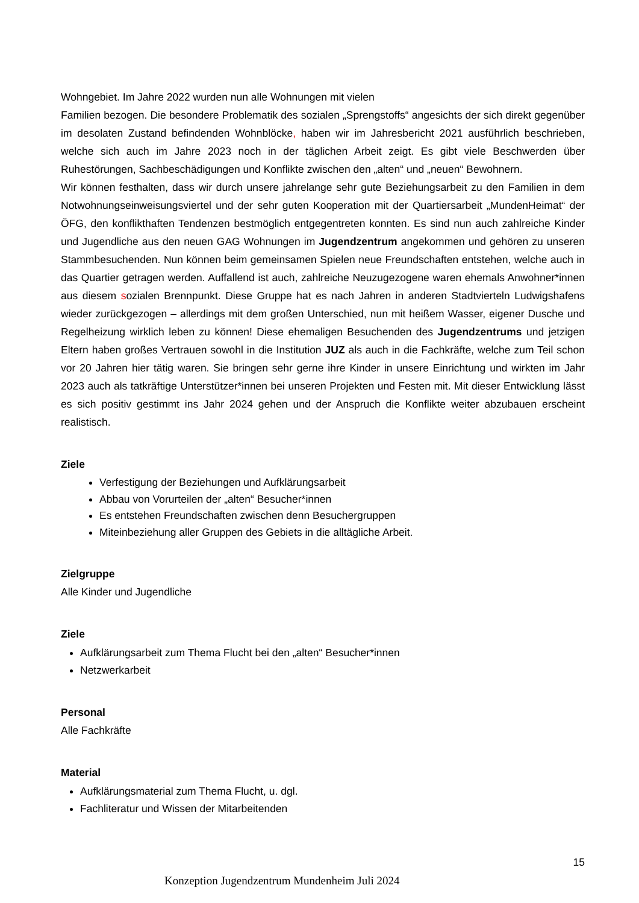Wohngebiet. Im Jahre 2022 wurden nun alle Wohnungen mit vielen
Familien bezogen. Die besondere Problematik des sozialen „Sprengstoffs“ angesichts der sich direkt gegenüber im desolaten Zustand befindenden Wohnblöcke, haben wir im Jahresbericht 2021 ausführlich beschrieben, welche sich auch im Jahre 2023 noch in der täglichen Arbeit zeigt. Es gibt viele Beschwerden über Ruhestörungen, Sachbeschädigungen und Konflikte zwischen den „alten“ und „neuen“ Bewohnern.
Wir können festhalten, dass wir durch unsere jahrelange sehr gute Beziehungsarbeit zu den Familien in dem Notwohnungseinweisungsviertel und der sehr guten Kooperation mit der Quartiersarbeit „MundenHeimat“ der ÖFG, den konflikthaften Tendenzen bestmöglich entgegentreten konnten. Es sind nun auch zahlreiche Kinder und Jugendliche aus den neuen GAG Wohnungen im Jugendzentrum angekommen und gehören zu unseren Stammbesuchenden. Nun können beim gemeinsamen Spielen neue Freundschaften entstehen, welche auch in das Quartier getragen werden. Auffallend ist auch, zahlreiche Neuzugezogene waren ehemals Anwohner*innen aus diesem sozialen Brennpunkt. Diese Gruppe hat es nach Jahren in anderen Stadtvierteln Ludwigshafens wieder zurückgezogen – allerdings mit dem großen Unterschied, nun mit heißem Wasser, eigener Dusche und Regelheizung wirklich leben zu können! Diese ehemaligen Besuchenden des Jugendzentrums und jetzigen Eltern haben großes Vertrauen sowohl in die Institution JUZ als auch in die Fachkräfte, welche zum Teil schon vor 20 Jahren hier tätig waren. Sie bringen sehr gerne ihre Kinder in unsere Einrichtung und wirkten im Jahr 2023 auch als tatkräftige Unterstützer*innen bei unseren Projekten und Festen mit. Mit dieser Entwicklung lässt es sich positiv gestimmt ins Jahr 2024 gehen und der Anspruch die Konflikte weiter abzubauen erscheint realistisch.
Ziele
Verfestigung der Beziehungen und Aufklärungsarbeit
Abbau von Vorurteilen der „alten“ Besucher*innen
Es entstehen Freundschaften zwischen denn Besuchergruppen
Miteinbeziehung aller Gruppen des Gebiets in die alltägliche Arbeit.
Zielgruppe
Alle Kinder und Jugendliche
Ziele
Aufklärungsarbeit zum Thema Flucht bei den „alten“ Besucher*innen
Netzwerkarbeit
Personal
Alle Fachkräfte
Material
Aufklärungsmaterial zum Thema Flucht, u. dgl.
Fachliteratur und Wissen der Mitarbeitenden
15
Konzeption Jugendzentrum Mundenheim Juli 2024